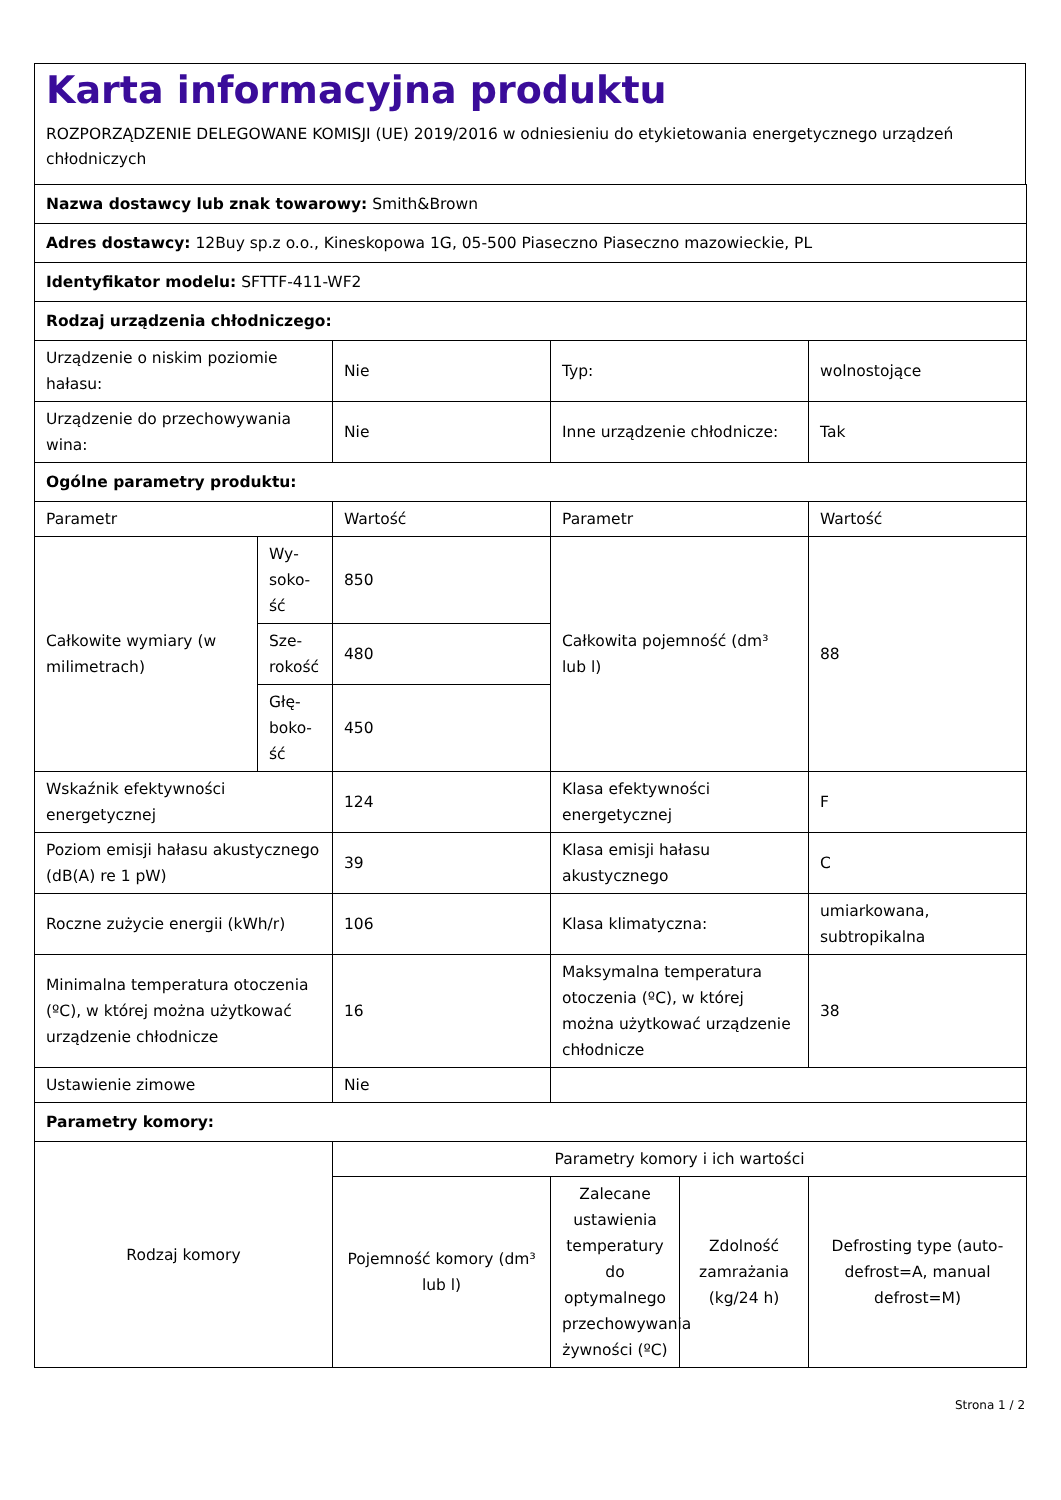Karta informacyjna produktu
ROZPORZĄDZENIE DELEGOWANE KOMISJI (UE) 2019/2016 w odniesieniu do etykietowania energetycznego urządzeń chłodniczych
| Nazwa dostawcy lub znak towarowy: Smith&Brown | | | | | |
| Adres dostawcy: 12Buy sp.z o.o., Kineskopowa 1G, 05-500 Piaseczno Piaseczno mazowieckie, PL | | | | | |
| Identyfikator modelu: SFTTF-411-WF2 | | | | | |
| Rodzaj urządzenia chłodniczego: | | | | | |
| Urządzenie o niskim poziomie hałasu: | | Nie | Typ: | | wolnostojące |
| Urządzenie do przechowywania wina: | | Nie | Inne urządzenie chłodnicze: | | Tak |
| Ogólne parametry produktu: | | | | | |
| Parametr | | Wartość | Parametr | | Wartość |
| Całkowite wymiary (w milimetrach) | Wy­soko­ść | 850 | Całkowita pojemność (dm³ lub l) | | 88 |
| | Sze­roko­ść | 480 | | | |
| | Głę­boko­ść | 450 | | | |
| Wskaźnik efektywności energetycznej | | 124 | Klasa efektywności energetycznej | | F |
| Poziom emisji hałasu akustycznego (dB(A) re 1 pW) | | 39 | Klasa emisji hałasu akustycznego | | C |
| Roczne zużycie energii (kWh/r) | | 106 | Klasa klimatyczna: | | umiarkowana, subtropikalna |
| Minimalna temperatura otoczenia (ºC), w której można użytkować urządzenie chłodnicze | | 16 | Maksymalna temperatura otoczenia (ºC), w której można użytkować urządzenie chłodnicze | | 38 |
| Ustawienie zimowe | | Nie | | | |
| Parametry komory: | | | | | |
| Rodzaj komory | | Parametry komory i ich wartości | | | |
| | | Pojemność komory (dm³ lub l) | Zalecane ustawienia temperatury do optymalnego przechowywania żywności (ºC) | Zdolność zamrażania (kg/24 h) | Defrosting type (auto-defrost=A, manual defrost=M) |
Strona 1 / 2